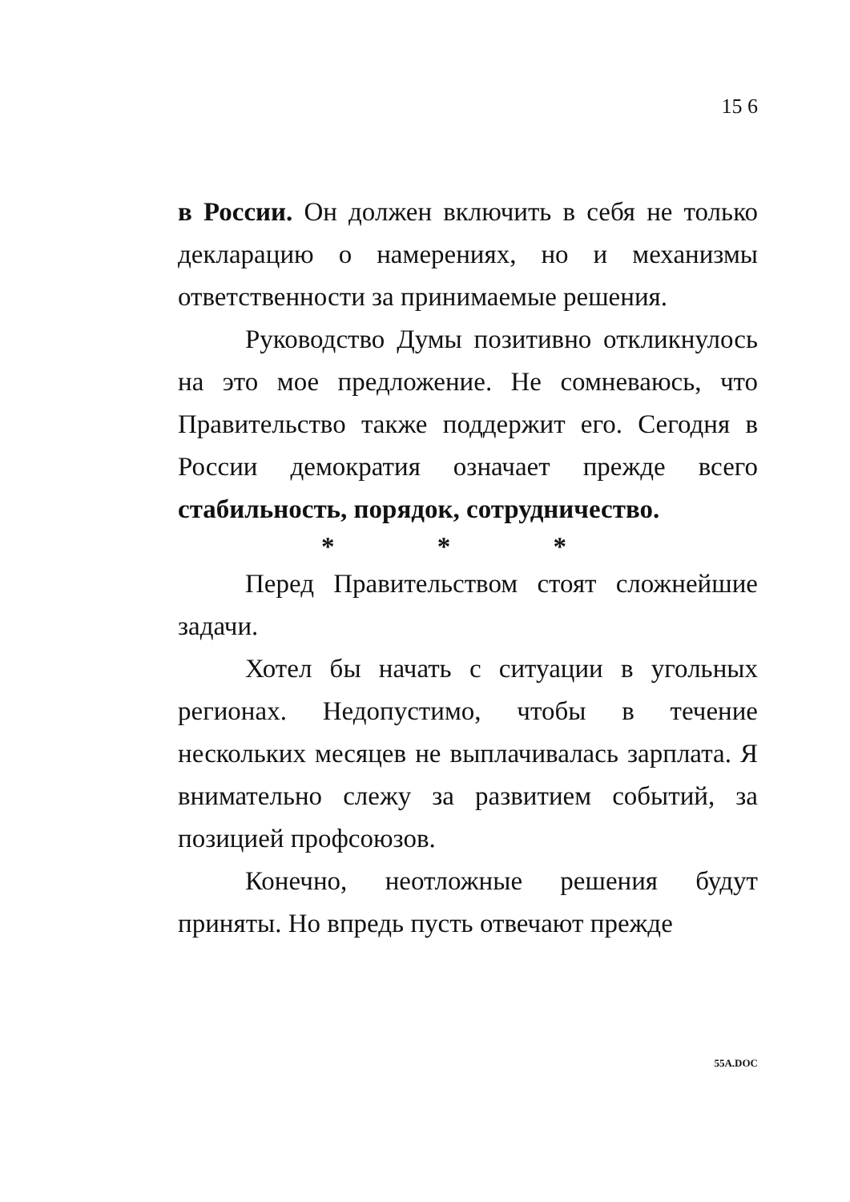15 6
в России. Он должен включить в себя не только декларацию о намерениях, но и механизмы ответственности за принимаемые решения.
Руководство Думы позитивно откликнулось на это мое предложение. Не сомневаюсь, что Правительство также поддержит его. Сегодня в России демократия означает прежде всего стабильность, порядок, сотрудничество.
* * *
Перед Правительством стоят сложнейшие задачи.
Хотел бы начать с ситуации в угольных регионах. Недопустимо, чтобы в течение нескольких месяцев не выплачивалась зарплата. Я внимательно слежу за развитием событий, за позицией профсоюзов.
Конечно, неотложные решения будут приняты. Но впредь пусть отвечают прежде
55A.DOC